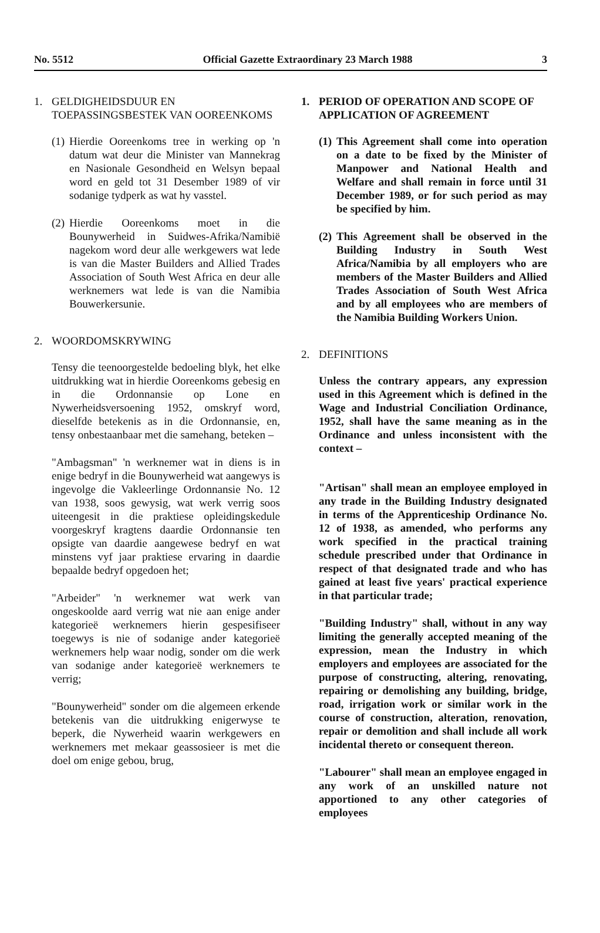No. 5512 Official Gazette Extraordinary 23 March 1988 3
1. GELDIGHEIDSDUUR EN TOEPASSINGSBESTEK VAN OOREENKOMS
(1) Hierdie Ooreenkoms tree in werking op 'n datum wat deur die Minister van Mannekrag en Nasionale Gesondheid en Welsyn bepaal word en geld tot 31 Desember 1989 of vir sodanige tydperk as wat hy vasstel.
(2) Hierdie Ooreenkoms moet in die Bounywerheid in Suidwes-Afrika/Namibië nagekom word deur alle werkgewers wat lede is van die Master Builders and Allied Trades Association of South West Africa en deur alle werknemers wat lede is van die Namibia Bouwerkersunie.
2. WOORDOMSKRYWING
Tensy die teenoorgestelde bedoeling blyk, het elke uitdrukking wat in hierdie Ooreenkoms gebesig en in die Ordonnansie op Lone en Nywerheidsversoening 1952, omskryf word, dieselfde betekenis as in die Ordonnansie, en, tensy onbestaanbaar met die samehang, beteken –
"Ambagsman" 'n werknemer wat in diens is in enige bedryf in die Bounywerheid wat aangewys is ingevolge die Vakleerlinge Ordonnansie No. 12 van 1938, soos gewysig, wat werk verrig soos uiteengesit in die praktiese opleidingskedule voorgeskryf kragtens daardie Ordonnansie ten opsigte van daardie aangewese bedryf en wat minstens vyf jaar praktiese ervaring in daardie bepaalde bedryf opgedoen het;
"Arbeider" 'n werknemer wat werk van ongeskoolde aard verrig wat nie aan enige ander kategorieë werknemers hierin gespesifiseer toegewys is nie of sodanige ander kategorieë werknemers help waar nodig, sonder om die werk van sodanige ander kategorieë werknemers te verrig;
"Bounywerheid" sonder om die algemeen erkende betekenis van die uitdrukking enigerwyse te beperk, die Nywerheid waarin werkgewers en werknemers met mekaar geassosieer is met die doel om enige gebou, brug,
1. PERIOD OF OPERATION AND SCOPE OF APPLICATION OF AGREEMENT
(1) This Agreement shall come into operation on a date to be fixed by the Minister of Manpower and National Health and Welfare and shall remain in force until 31 December 1989, or for such period as may be specified by him.
(2) This Agreement shall be observed in the Building Industry in South West Africa/Namibia by all employers who are members of the Master Builders and Allied Trades Association of South West Africa and by all employees who are members of the Namibia Building Workers Union.
2. DEFINITIONS
Unless the contrary appears, any expression used in this Agreement which is defined in the Wage and Industrial Conciliation Ordinance, 1952, shall have the same meaning as in the Ordinance and unless inconsistent with the context –
"Artisan" shall mean an employee employed in any trade in the Building Industry designated in terms of the Apprenticeship Ordinance No. 12 of 1938, as amended, who performs any work specified in the practical training schedule prescribed under that Ordinance in respect of that designated trade and who has gained at least five years' practical experience in that particular trade;
"Building Industry" shall, without in any way limiting the generally accepted meaning of the expression, mean the Industry in which employers and employees are associated for the purpose of constructing, altering, renovating, repairing or demolishing any building, bridge, road, irrigation work or similar work in the course of construction, alteration, renovation, repair or demolition and shall include all work incidental thereto or consequent thereon.
"Labourer" shall mean an employee engaged in any work of an unskilled nature not apportioned to any other categories of employees